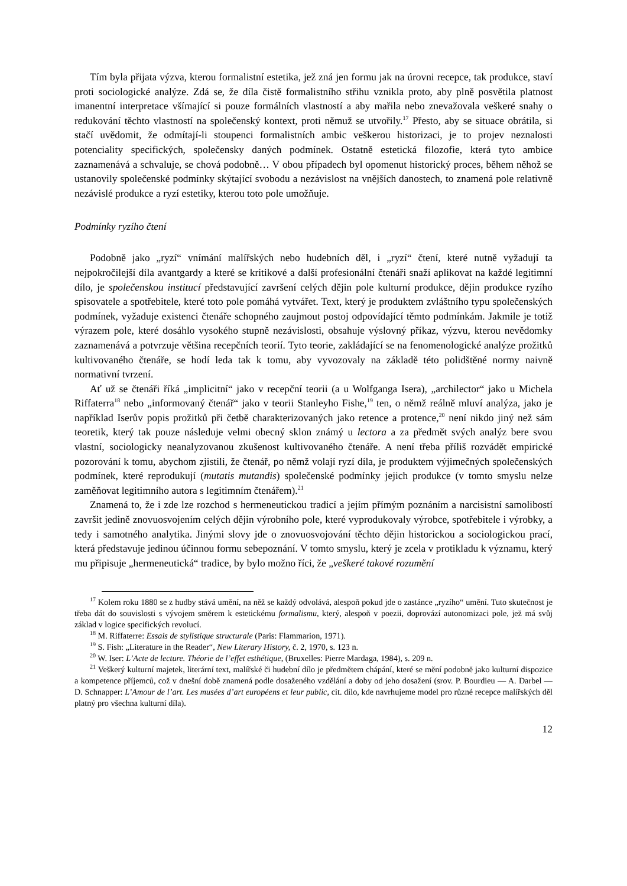Tím byla přijata výzva, kterou formalistní estetika, jež zná jen formu jak na úrovni recepce, tak produkce, staví proti sociologické analýze. Zdá se, že díla čistě formalistního střihu vznikla proto, aby plně posvětila platnost imanentní interpretace všímající si pouze formálních vlastností a aby mařila nebo znevažovala veškeré snahy o redukování těchto vlastností na společenský kontext, proti němuž se utvořily.<sup>17</sup> Přesto, aby se situace obrátila, si stačí uvědomit, že odmítají-li stoupenci formalistních ambic veškerou historizaci, je to projev neznalosti potenciality specifických, společensky daných podmínek. Ostatně estetická filozofie, která tyto ambice zaznamenává a schvaluje, se chová podobně… V obou případech byl opomenut historický proces, během něhož se ustanovily společenské podmínky skýtající svobodu a nezávislost na vnějších danostech, to znamená pole relativně nezávislé produkce a ryzí estetiky, kterou toto pole umožňuje.
Podmínky ryzího čtení
Podobně jako „ryzí“ vnímání malířských nebo hudebních děl, i „ryzí“ čtení, které nutně vyžadují ta nejpokročilejší díla avantgardy a které se kritikové a další profesionální čtenáři snaží aplikovat na každé legitimní dílo, je společenskou institucí představující završení celých dějin pole kulturní produkce, dějin produkce ryzího spisovatele a spotřebitele, které toto pole pomáhá vytvářet. Text, který je produktem zvláštního typu společenských podmínek, vyžaduje existenci čtenáře schopného zaujmout postoj odpovídající těmto podmínkám. Jakmile je totiž výrazem pole, které dosáhlo vysokého stupně nezávislosti, obsahuje výslovný příkaz, výzvu, kterou nevědomky zaznamenává a potvrzuje většina recepčních teorií. Tyto teorie, zakládající se na fenomenologické analýze prožitků kultivovaného čtenáře, se hodí leda tak k tomu, aby vyvozovaly na základě této polidštěné normy naivně normativní tvrzení.
Ať už se čtenáři říká „implicitní“ jako v recepční teorii (a u Wolfganga Isera), „archilector“ jako u Michela Riffaterra<sup>18</sup> nebo „informovaný čtenář“ jako v teorii Stanleyho Fishe,<sup>19</sup> ten, o němž reálně mluví analýza, jako je například Iserův popis prožitků při četbě charakterizovaných jako retence a protence,<sup>20</sup> není nikdo jiný než sám teoretik, který tak pouze následuje velmi obecný sklon známý u lectora a za předmět svých analýz bere svou vlastní, sociologicky neanalyzovanou zkušenost kultivovaného čtenáře. A není třeba příliš rozvádět empirické pozorování k tomu, abychom zjistili, že čtenář, po němž volají ryzí díla, je produktem výjimečných společenských podmínek, které reprodukují (mutatis mutandis) společenské podmínky jejich produkce (v tomto smyslu nelze zaměňovat legitimního autora s legitimním čtenářem).<sup>21</sup>
Znamená to, že i zde lze rozchod s hermeneutickou tradicí a jejím přímým poznáním a narcisistní samolibostí završit jedině znovuosvojením celých dějin výrobního pole, které vyprodukovaly výrobce, spotřebitele i výrobky, a tedy i samotného analytika. Jinými slovy jde o znovuosvojování těchto dějin historickou a sociologickou prací, která představuje jedinou účinnou formu sebepoznání. V tomto smyslu, který je zcela v protikladu k významu, který mu připisuje „hermeneutická“ tradice, by bylo možno říci, že „veškeré takové rozumění
<sup>17</sup> Kolem roku 1880 se z hudby stává umění, na něž se každý odvolává, alespoň pokud jde o zastánce „ryzího“ umění. Tuto skutečnost je třeba dát do souvislosti s vývojem směrem k estetickému formalismu, který, alespoň v poezii, doprovází autonomizaci pole, jež má svůj základ v logice specifických revolucí.
<sup>18</sup> M. Riffaterre: Essais de stylistique structurale (Paris: Flammarion, 1971).
<sup>19</sup> S. Fish: „Literature in the Reader“, New Literary History, č. 2, 1970, s. 123 n.
<sup>20</sup> W. Iser: L’Acte de lecture. Théorie de l’effet esthétique, (Bruxelles: Pierre Mardaga, 1984), s. 209 n.
<sup>21</sup> Veškerý kulturní majetek, literární text, malířské či hudební dílo je předmětem chápání, které se mění podobně jako kulturní dispozice a kompetence příjemců, což v dnešní době znamená podle dosaženého vzdělání a doby od jeho dosažení (srov. P. Bourdieu — A. Darbel — D. Schnapper: L’Amour de l’art. Les musées d’art européens et leur public, cit. dílo, kde navrhujeme model pro různé recepce malířských děl platný pro všechna kulturní díla).
12